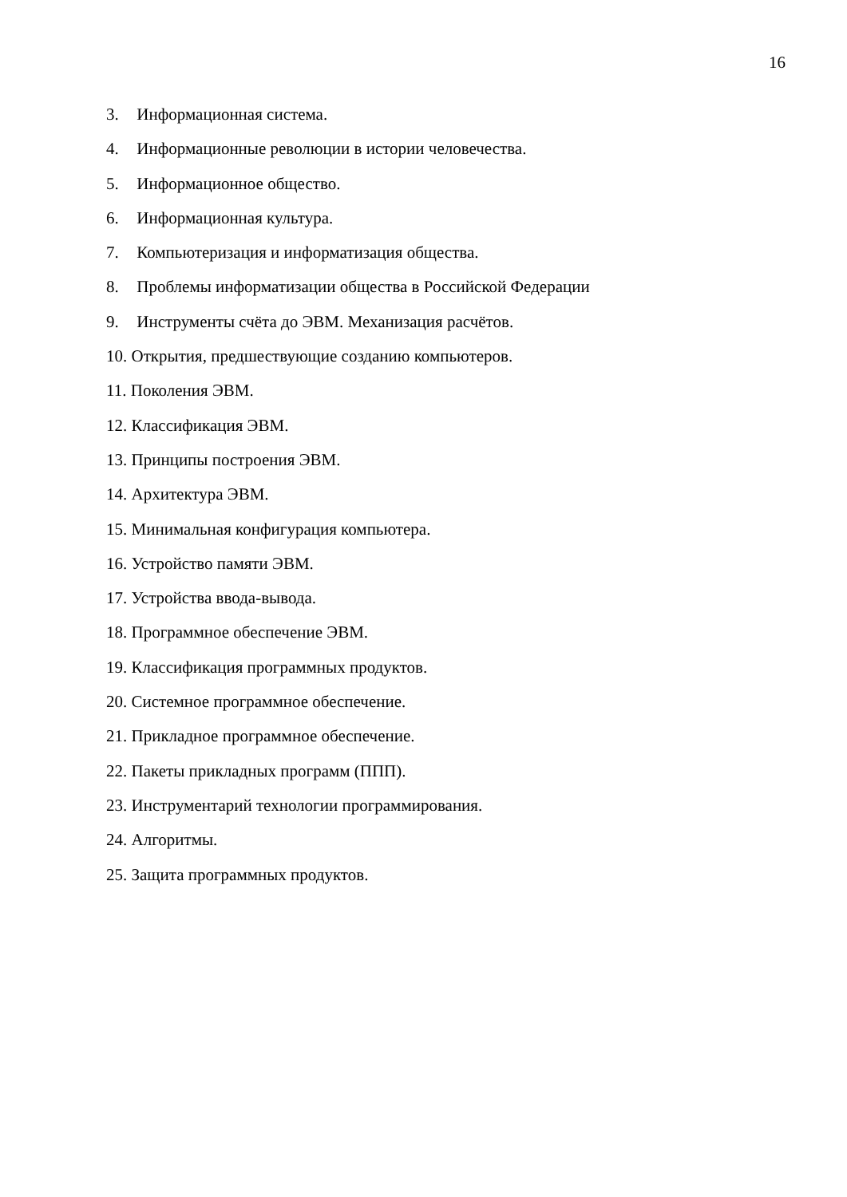16
3. Информационная система.
4. Информационные революции в истории человечества.
5. Информационное общество.
6. Информационная культура.
7. Компьютеризация и информатизация общества.
8. Проблемы информатизации общества в Российской Федерации
9. Инструменты счёта до ЭВМ. Механизация расчётов.
10. Открытия, предшествующие созданию компьютеров.
11. Поколения ЭВМ.
12. Классификация ЭВМ.
13. Принципы построения ЭВМ.
14. Архитектура ЭВМ.
15. Минимальная конфигурация компьютера.
16. Устройство памяти ЭВМ.
17. Устройства ввода-вывода.
18. Программное обеспечение ЭВМ.
19. Классификация программных продуктов.
20. Системное программное обеспечение.
21. Прикладное программное обеспечение.
22. Пакеты прикладных программ (ППП).
23. Инструментарий технологии программирования.
24. Алгоритмы.
25. Защита программных продуктов.